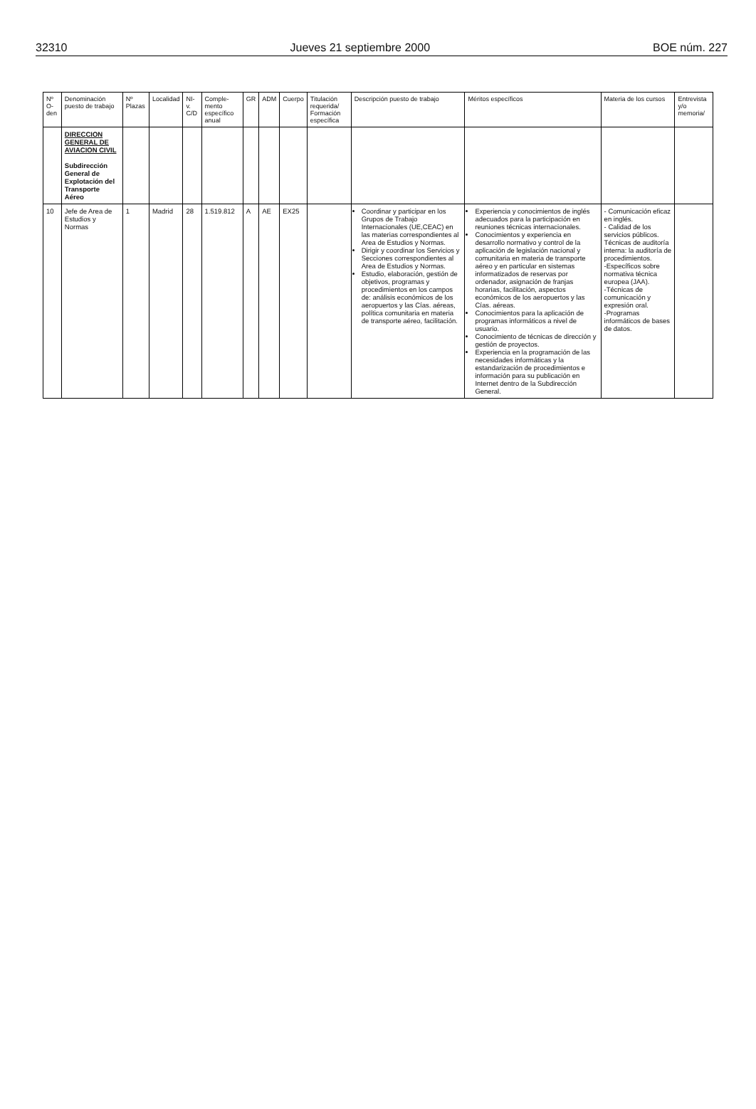32310 Jueves 21 septiembre 2000 BOE núm. 227
| Nº O-den | Denominación puesto de trabajo | Nº Plazas | Localidad | NI-v. C/D | Comple-mento específico anual | GR | ADM | Cuerpo | Titulación requerida/ Formación específica | Descripción puesto de trabajo | Méritos específicos | Materia de los cursos | Entrevista y/o memoria/ |
| --- | --- | --- | --- | --- | --- | --- | --- | --- | --- | --- | --- | --- | --- |
| | DIRECCION GENERAL DE AVIACION CIVIL Subdirección General de Explotación del Transporte Aéreo | | | | | | | | | | | | |
| 10 | Jefe de Area de Estudios y Normas | 1 | Madrid | 28 | 1.519.812 | A | AE | EX25 | | Coordinar y participar en los Grupos de Trabajo Internacionales (UE,CEAC) en las materias correspondientes al Area de Estudios y Normas. Dirigir y coordinar los Servicios y Secciones correspondientes al Area de Estudios y Normas. Estudio, elaboración, gestión de objetivos, programas y procedimientos en los campos de: análisis económicos de los aeropuertos y las Cías. aéreas, política comunitaria en materia de transporte aéreo, facilitación. | Experiencia y conocimientos de inglés adecuados para la participación en reuniones técnicas internacionales. Conocimientos y experiencia en desarrollo normativo y control de la aplicación de legislación nacional y comunitaria en materia de transporte aéreo y en particular en sistemas informatizados de reservas por ordenador, asignación de franjas horarias, facilitación, aspectos económicos de los aeropuertos y las Cías. aéreas. Conocimientos para la aplicación de programas informáticos a nivel de usuario. Conocimiento de técnicas de dirección y gestión de proyectos. Experiencia en la programación de las necesidades informáticas y la estandarización de procedimientos e información para su publicación en Internet dentro de la Subdirección General. | - Comunicación eficaz en inglés. - Calidad de los servicios públicos. Técnicas de auditoría interna: la auditoría de procedimientos. -Específicos sobre normativa técnica europea (JAA). -Técnicas de comunicación y expresión oral. -Programas informáticos de bases de datos. | |